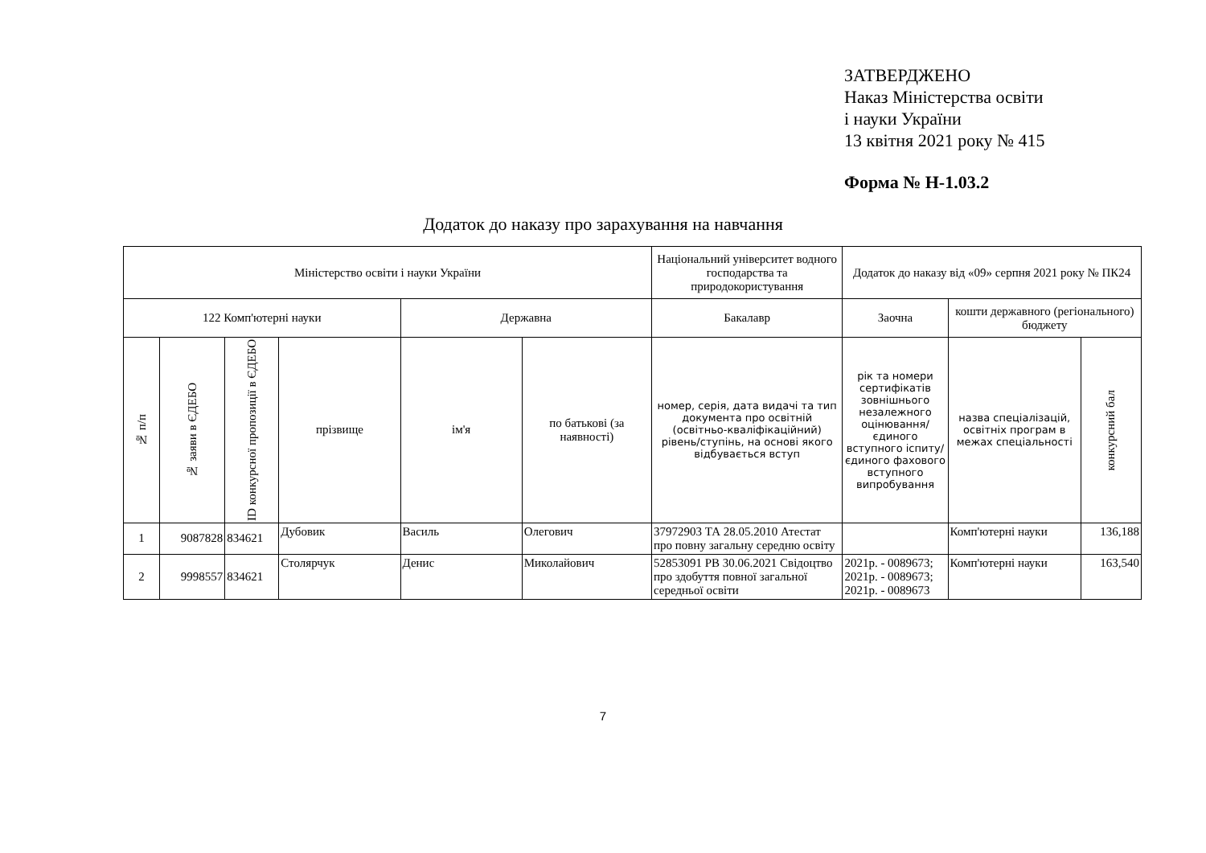ЗАТВЕРДЖЕНО
Наказ Міністерства освіти
і науки України
13 квітня 2021 року № 415
Форма № Н-1.03.2
Додаток до наказу про зарахування на навчання
| Міністерство освіти і науки України | | | | | | Національний університет водного господарства та природокористування | Додаток до наказу від «09» серпня 2021 року № ПК24 | | |
| 122 Комп'ютерні науки | | | | Державна | | Бакалавр | Заочна | кошти державного (регіонального) бюджету | |
| № п/п | № заяви в ЄДЕБО | ID конкурсної пропозиції в ЄДЕБО | прізвище | ім'я | по батькові (за наявності) | номер, серія, дата видачі та тип документа про освітній (освітньо-кваліфікаційний) рівень/ступінь, на основі якого відбувається вступ | рік та номери сертифікатів зовнішнього незалежного оцінювання/ єдиного вступного іспиту/ єдиного фахового вступного випробування | назва спеціалізацій, освітніх програм в межах спеціальності | конкурсний бал |
| 1 | 9087828 | 834621 | Дубовик | Василь | Олегович | 37972903 ТА 28.05.2010 Атестат про повну загальну середню освіту | | Комп'ютерні науки | 136,188 |
| 2 | 9998557 | 834621 | Столярчук | Денис | Миколайович | 52853091 РВ 30.06.2021 Свідоцтво про здобуття повної загальної середньої освіти | 2021р. - 0089673; 2021р. - 0089673; 2021р. - 0089673 | Комп'ютерні науки | 163,540 |
7